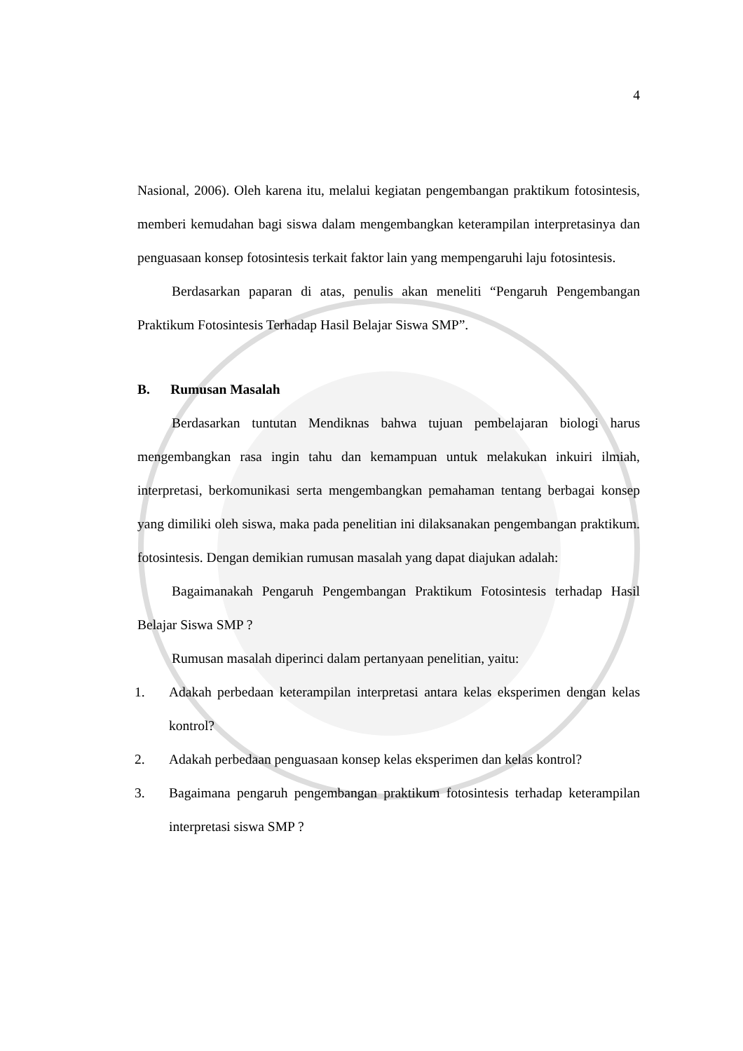4
Nasional, 2006). Oleh karena itu, melalui kegiatan pengembangan praktikum fotosintesis, memberi kemudahan bagi siswa dalam mengembangkan keterampilan interpretasinya dan penguasaan konsep fotosintesis terkait faktor lain yang mempengaruhi laju fotosintesis.
Berdasarkan paparan di atas, penulis akan meneliti “Pengaruh Pengembangan Praktikum Fotosintesis Terhadap Hasil Belajar Siswa SMP”.
B. Rumusan Masalah
Berdasarkan tuntutan Mendiknas bahwa tujuan pembelajaran biologi harus mengembangkan rasa ingin tahu dan kemampuan untuk melakukan inkuiri ilmiah, interpretasi, berkomunikasi serta mengembangkan pemahaman tentang berbagai konsep yang dimiliki oleh siswa, maka pada penelitian ini dilaksanakan pengembangan praktikum. fotosintesis. Dengan demikian rumusan masalah yang dapat diajukan adalah:
Bagaimanakah Pengaruh Pengembangan Praktikum Fotosintesis terhadap Hasil Belajar Siswa SMP ?
Rumusan masalah diperinci dalam pertanyaan penelitian, yaitu:
1. Adakah perbedaan keterampilan interpretasi antara kelas eksperimen dengan kelas kontrol?
2. Adakah perbedaan penguasaan konsep kelas eksperimen dan kelas kontrol?
3. Bagaimana pengaruh pengembangan praktikum fotosintesis terhadap keterampilan interpretasi siswa SMP ?